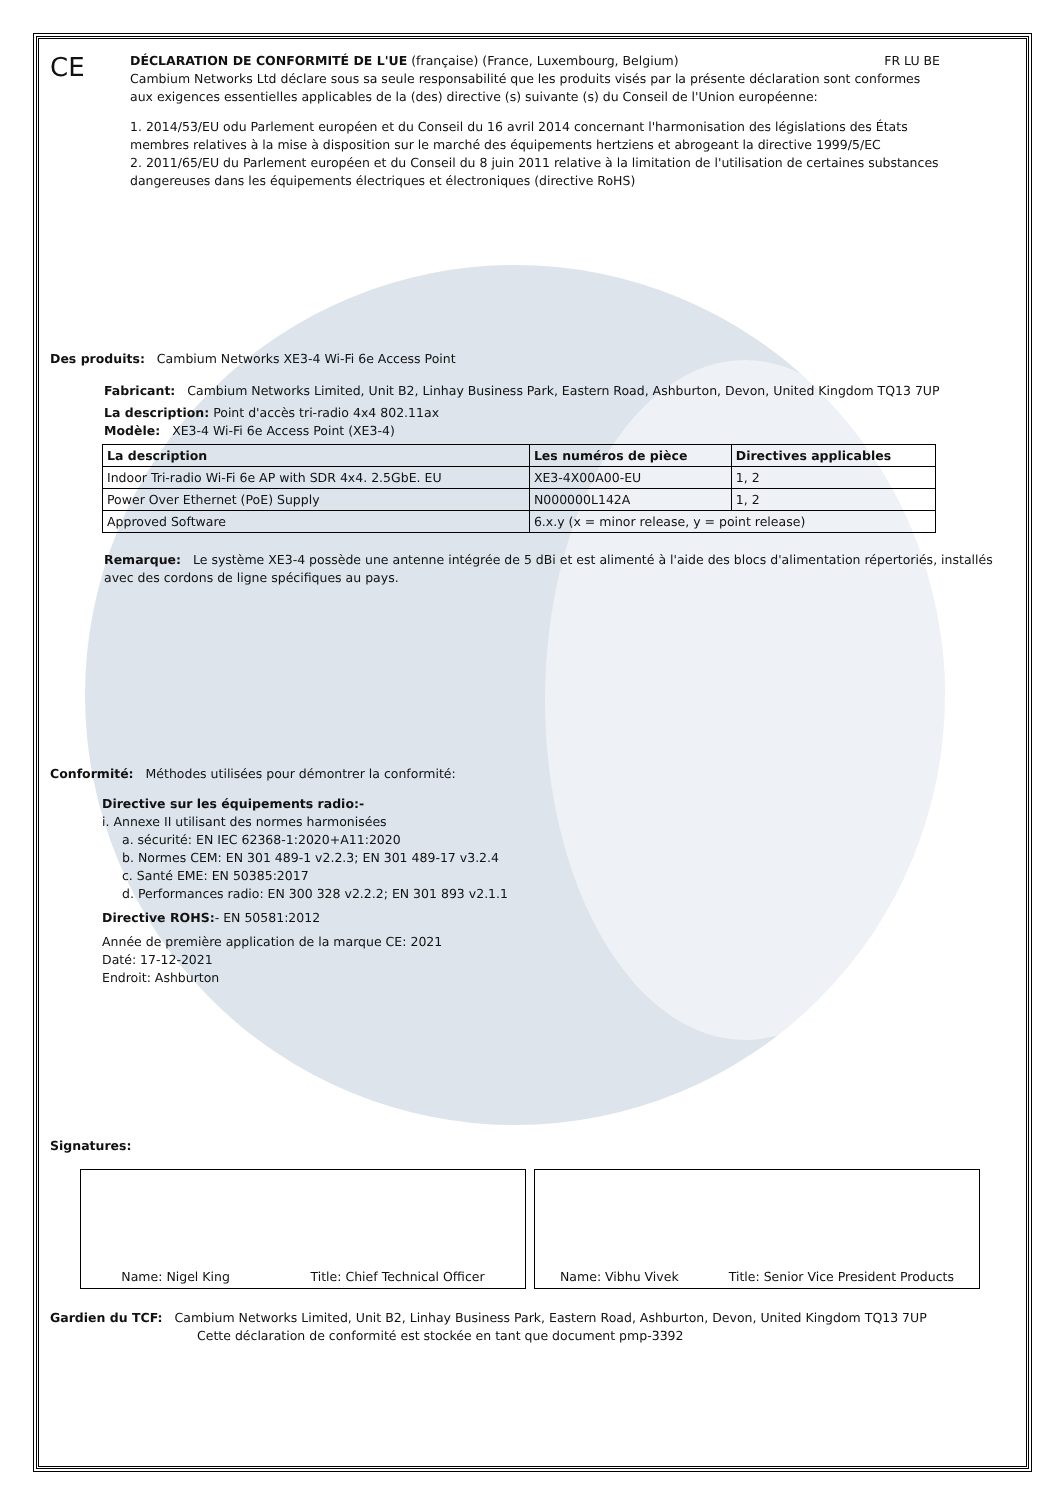CE
DÉCLARATION DE CONFORMITÉ DE L'UE (française) (France, Luxembourg, Belgium) FR LU BE
Cambium Networks Ltd déclare sous sa seule responsabilité que les produits visés par la présente déclaration sont conformes aux exigences essentielles applicables de la (des) directive (s) suivante (s) du Conseil de l'Union européenne:
1. 2014/53/EU odu Parlement européen et du Conseil du 16 avril 2014 concernant l'harmonisation des législations des États membres relatives à la mise à disposition sur le marché des équipements hertziens et abrogeant la directive 1999/5/EC
2. 2011/65/EU du Parlement européen et du Conseil du 8 juin 2011 relative à la limitation de l'utilisation de certaines substances dangereuses dans les équipements électriques et électroniques (directive RoHS)
Des produits: Cambium Networks XE3-4 Wi-Fi 6e Access Point
Fabricant: Cambium Networks Limited, Unit B2, Linhay Business Park, Eastern Road, Ashburton, Devon, United Kingdom TQ13 7UP
La description: Point d'accès tri-radio 4x4 802.11ax
Modèle: XE3-4 Wi-Fi 6e Access Point (XE3-4)
| La description | Les numéros de pièce | Directives applicables |
| --- | --- | --- |
| Indoor Tri-radio Wi-Fi 6e AP with SDR 4x4. 2.5GbE. EU | XE3-4X00A00-EU | 1, 2 |
| Power Over Ethernet (PoE) Supply | N000000L142A | 1, 2 |
| Approved Software | 6.x.y (x = minor release, y = point release) | |
Remarque: Le système XE3-4 possède une antenne intégrée de 5 dBi et est alimenté à l'aide des blocs d'alimentation répertoriés, installés avec des cordons de ligne spécifiques au pays.
Conformité: Méthodes utilisées pour démontrer la conformité:
Directive sur les équipements radio:-
i. Annexe II utilisant des normes harmonisées
a. sécurité: EN IEC 62368-1:2020+A11:2020
b. Normes CEM: EN 301 489-1 v2.2.3; EN 301 489-17 v3.2.4
c. Santé EME: EN 50385:2017
d. Performances radio: EN 300 328 v2.2.2; EN 301 893 v2.1.1
Directive ROHS:- EN 50581:2012
Année de première application de la marque CE: 2021
Daté: 17-12-2021
Endroit: Ashburton
Signatures:
Name: Nigel King Title: Chief Technical Officer Name: Vibhu Vivek Title: Senior Vice President Products
Gardien du TCF: Cambium Networks Limited, Unit B2, Linhay Business Park, Eastern Road, Ashburton, Devon, United Kingdom TQ13 7UP
Cette déclaration de conformité est stockée en tant que document pmp-3392